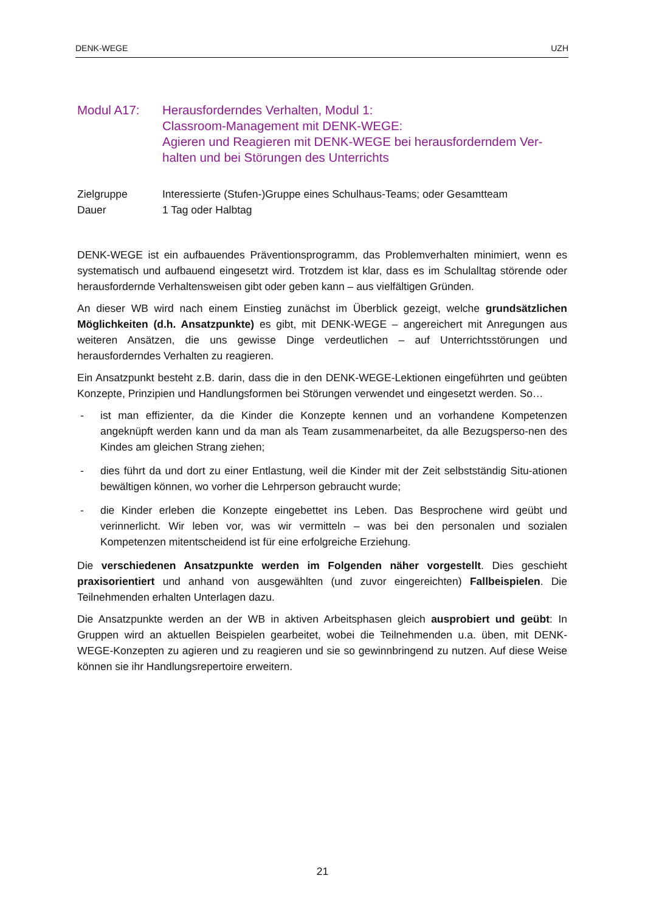DENK-WEGE UZH
Modul A17: Herausforderndes Verhalten, Modul 1:
Classroom-Management mit DENK-WEGE:
Agieren und Reagieren mit DENK-WEGE bei herausforderndem Ver-halten und bei Störungen des Unterrichts
Zielgruppe
Dauer
Interessierte (Stufen-)Gruppe eines Schulhaus-Teams; oder Gesamtteam
1 Tag oder Halbtag
DENK-WEGE ist ein aufbauendes Präventionsprogramm, das Problemverhalten minimiert, wenn es systematisch und aufbauend eingesetzt wird. Trotzdem ist klar, dass es im Schulalltag störende oder herausfordernde Verhaltensweisen gibt oder geben kann – aus vielfältigen Gründen.
An dieser WB wird nach einem Einstieg zunächst im Überblick gezeigt, welche grundsätzlichen Möglichkeiten (d.h. Ansatzpunkte) es gibt, mit DENK-WEGE – angereichert mit Anregungen aus weiteren Ansätzen, die uns gewisse Dinge verdeutlichen – auf Unterrichtsstörungen und herausforderndes Verhalten zu reagieren.
Ein Ansatzpunkt besteht z.B. darin, dass die in den DENK-WEGE-Lektionen eingeführten und geübten Konzepte, Prinzipien und Handlungsformen bei Störungen verwendet und eingesetzt werden. So…
- ist man effizienter, da die Kinder die Konzepte kennen und an vorhandene Kompetenzen angeknüpft werden kann und da man als Team zusammenarbeitet, da alle Bezugsperso-nen des Kindes am gleichen Strang ziehen;
- dies führt da und dort zu einer Entlastung, weil die Kinder mit der Zeit selbstständig Situ-ationen bewältigen können, wo vorher die Lehrperson gebraucht wurde;
- die Kinder erleben die Konzepte eingebettet ins Leben. Das Besprochene wird geübt und verinnerlicht. Wir leben vor, was wir vermitteln – was bei den personalen und sozialen Kompetenzen mitentscheidend ist für eine erfolgreiche Erziehung.
Die verschiedenen Ansatzpunkte werden im Folgenden näher vorgestellt. Dies geschieht praxisorientiert und anhand von ausgewählten (und zuvor eingereichten) Fallbeispielen. Die Teilnehmenden erhalten Unterlagen dazu.
Die Ansatzpunkte werden an der WB in aktiven Arbeitsphasen gleich ausprobiert und geübt: In Gruppen wird an aktuellen Beispielen gearbeitet, wobei die Teilnehmenden u.a. üben, mit DENK-WEGE-Konzepten zu agieren und zu reagieren und sie so gewinnbringend zu nutzen. Auf diese Weise können sie ihr Handlungsrepertoire erweitern.
21